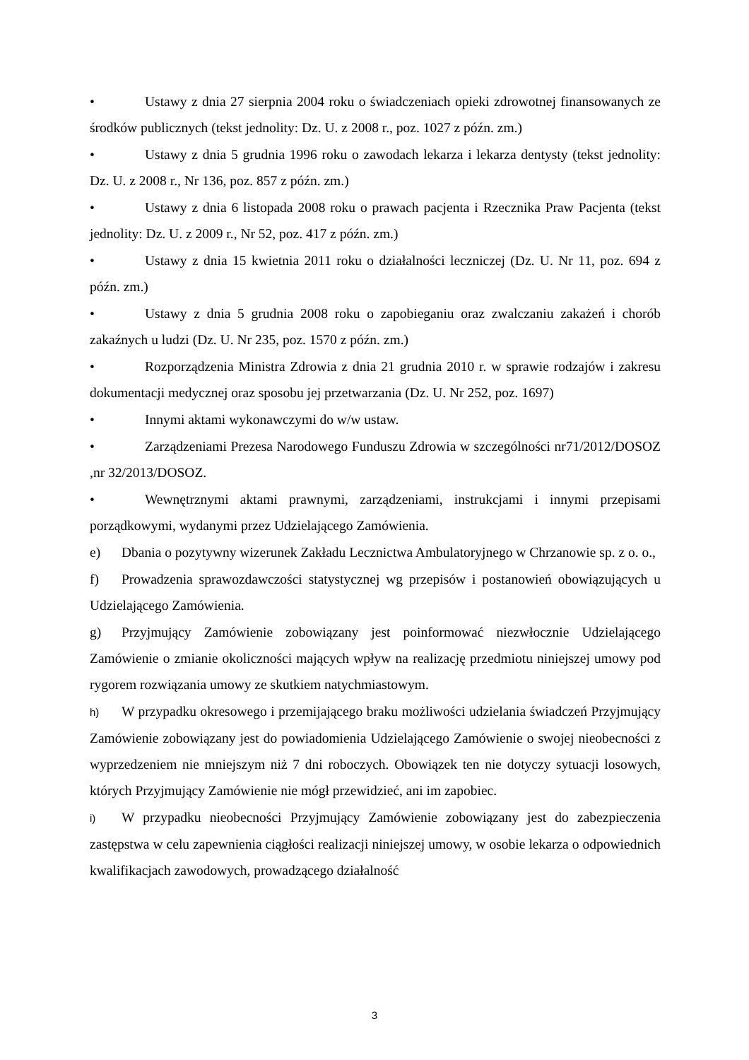• Ustawy z dnia 27 sierpnia 2004 roku o świadczeniach opieki zdrowotnej finansowanych ze środków publicznych (tekst jednolity: Dz. U. z 2008 r., poz. 1027 z późn. zm.)
• Ustawy z dnia 5 grudnia 1996 roku o zawodach lekarza i lekarza dentysty (tekst jednolity: Dz. U. z 2008 r., Nr 136, poz. 857 z późn. zm.)
• Ustawy z dnia 6 listopada 2008 roku o prawach pacjenta i Rzecznika Praw Pacjenta (tekst jednolity: Dz. U. z 2009 r., Nr 52, poz. 417 z późn. zm.)
• Ustawy z dnia 15 kwietnia 2011 roku o działalności leczniczej (Dz. U. Nr 11, poz. 694 z późn. zm.)
• Ustawy z dnia 5 grudnia 2008 roku o zapobieganiu oraz zwalczaniu zakażeń i chorób zakaźnych u ludzi (Dz. U. Nr 235, poz. 1570 z późn. zm.)
• Rozporządzenia Ministra Zdrowia z dnia 21 grudnia 2010 r. w sprawie rodzajów i zakresu dokumentacji medycznej oraz sposobu jej przetwarzania (Dz. U. Nr 252, poz. 1697)
• Innymi aktami wykonawczymi do w/w ustaw.
• Zarządzeniami Prezesa Narodowego Funduszu Zdrowia w szczególności nr71/2012/DOSOZ ,nr 32/2013/DOSOZ.
• Wewnętrznymi aktami prawnymi, zarządzeniami, instrukcjami i innymi przepisami porządkowymi, wydanymi przez Udzielającego Zamówienia.
e) Dbania o pozytywny wizerunek Zakładu Lecznictwa Ambulatoryjnego w Chrzanowie sp. z o. o.,
f) Prowadzenia sprawozdawczości statystycznej wg przepisów i postanowień obowiązujących u Udzielającego Zamówienia.
g) Przyjmujący Zamówienie zobowiązany jest poinformować niezwłocznie Udzielającego Zamówienie o zmianie okoliczności mających wpływ na realizację przedmiotu niniejszej umowy pod rygorem rozwiązania umowy ze skutkiem natychmiastowym.
h) W przypadku okresowego i przemijającego braku możliwości udzielania świadczeń Przyjmujący Zamówienie zobowiązany jest do powiadomienia Udzielającego Zamówienie o swojej nieobecności z wyprzedzeniem nie mniejszym niż 7 dni roboczych. Obowiązek ten nie dotyczy sytuacji losowych, których Przyjmujący Zamówienie nie mógł przewidzieć, ani im zapobiec.
i) W przypadku nieobecności Przyjmujący Zamówienie zobowiązany jest do zabezpieczenia zastępstwa w celu zapewnienia ciągłości realizacji niniejszej umowy, w osobie lekarza o odpowiednich kwalifikacjach zawodowych, prowadzącego działalność
3